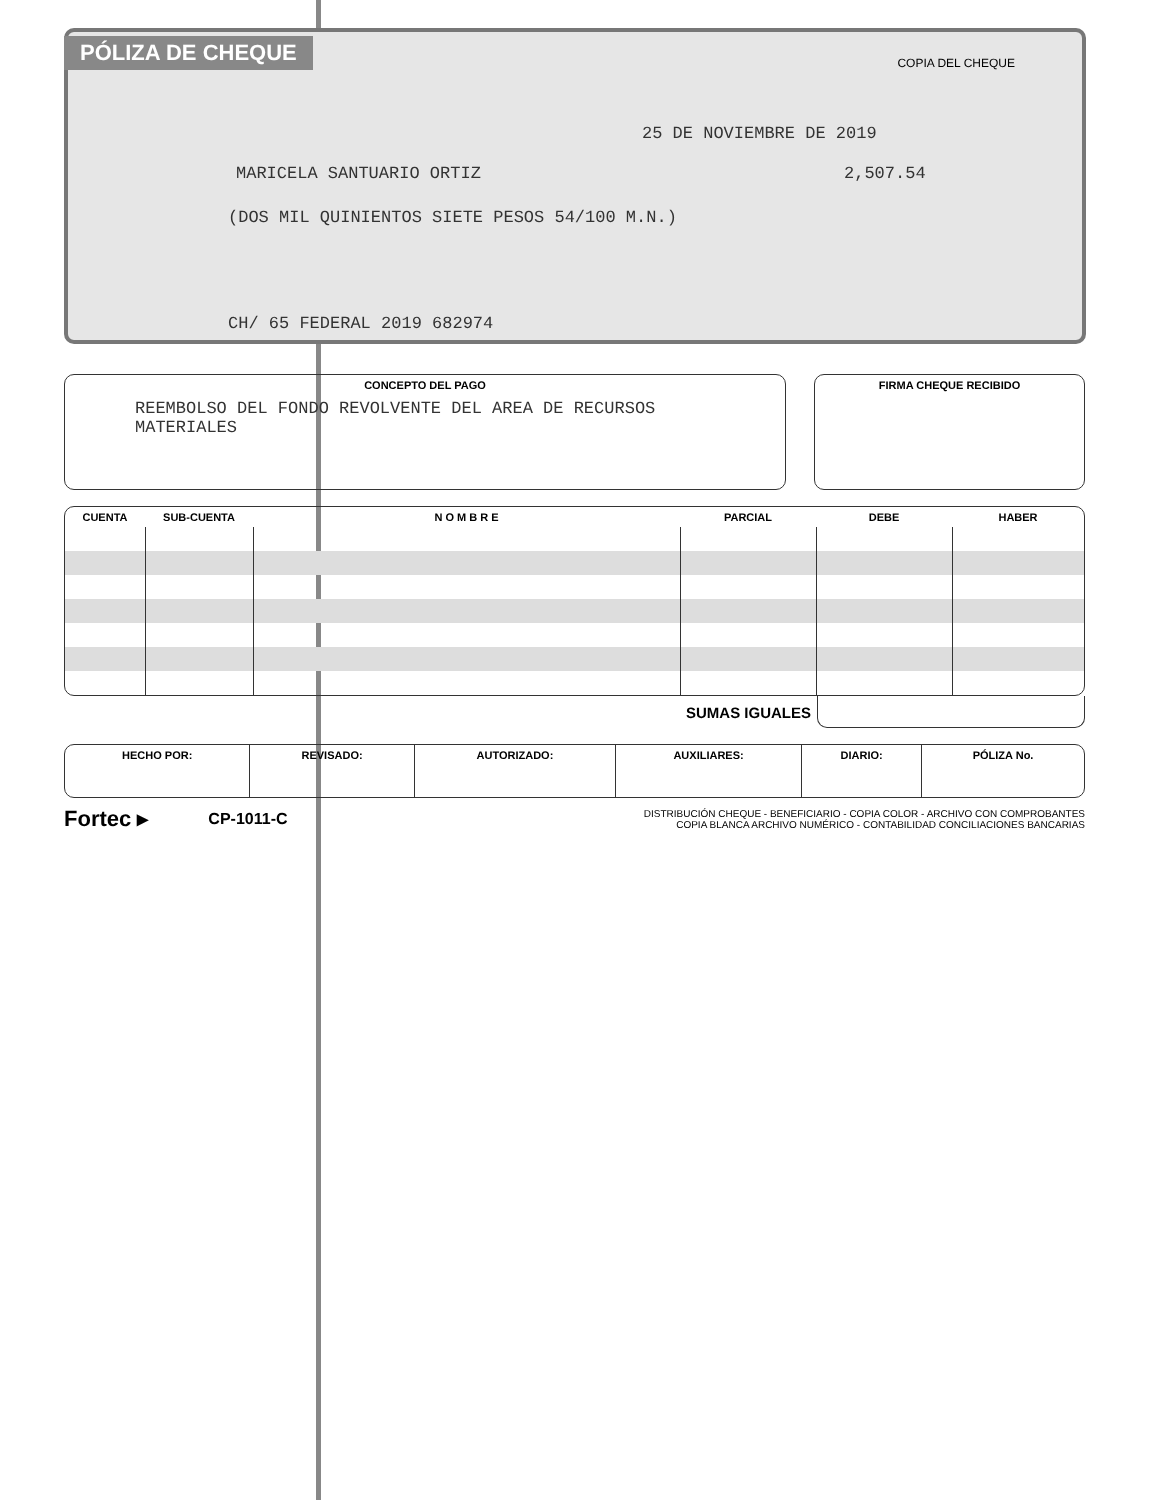PÓLIZA DE CHEQUE
COPIA DEL CHEQUE
25 DE NOVIEMBRE DE 2019
MARICELA SANTUARIO ORTIZ 2,507.54
(DOS MIL QUINIENTOS SIETE PESOS 54/100 M.N.)
CH/ 65 FEDERAL 2019 682974
CONCEPTO DEL PAGO
REEMBOLSO DEL FONDO REVOLVENTE DEL AREA DE RECURSOS
MATERIALES
FIRMA CHEQUE RECIBIDO
| CUENTA | SUB-CUENTA | N O M B R E | PARCIAL | DEBE | HABER |
| --- | --- | --- | --- | --- | --- |
SUMAS IGUALES
| HECHO POR: | REVISADO: | AUTORIZADO: | AUXILIARES: | DIARIO: | PÓLIZA No. |
| --- | --- | --- | --- | --- | --- |
Fortec ▸ CP-1011-C
DISTRIBUCIÓN CHEQUE - BENEFICIARIO - COPIA COLOR - ARCHIVO CON COMPROBANTES
COPIA BLANCA ARCHIVO NUMÉRICO - CONTABILIDAD CONCILIACIONES BANCARIAS